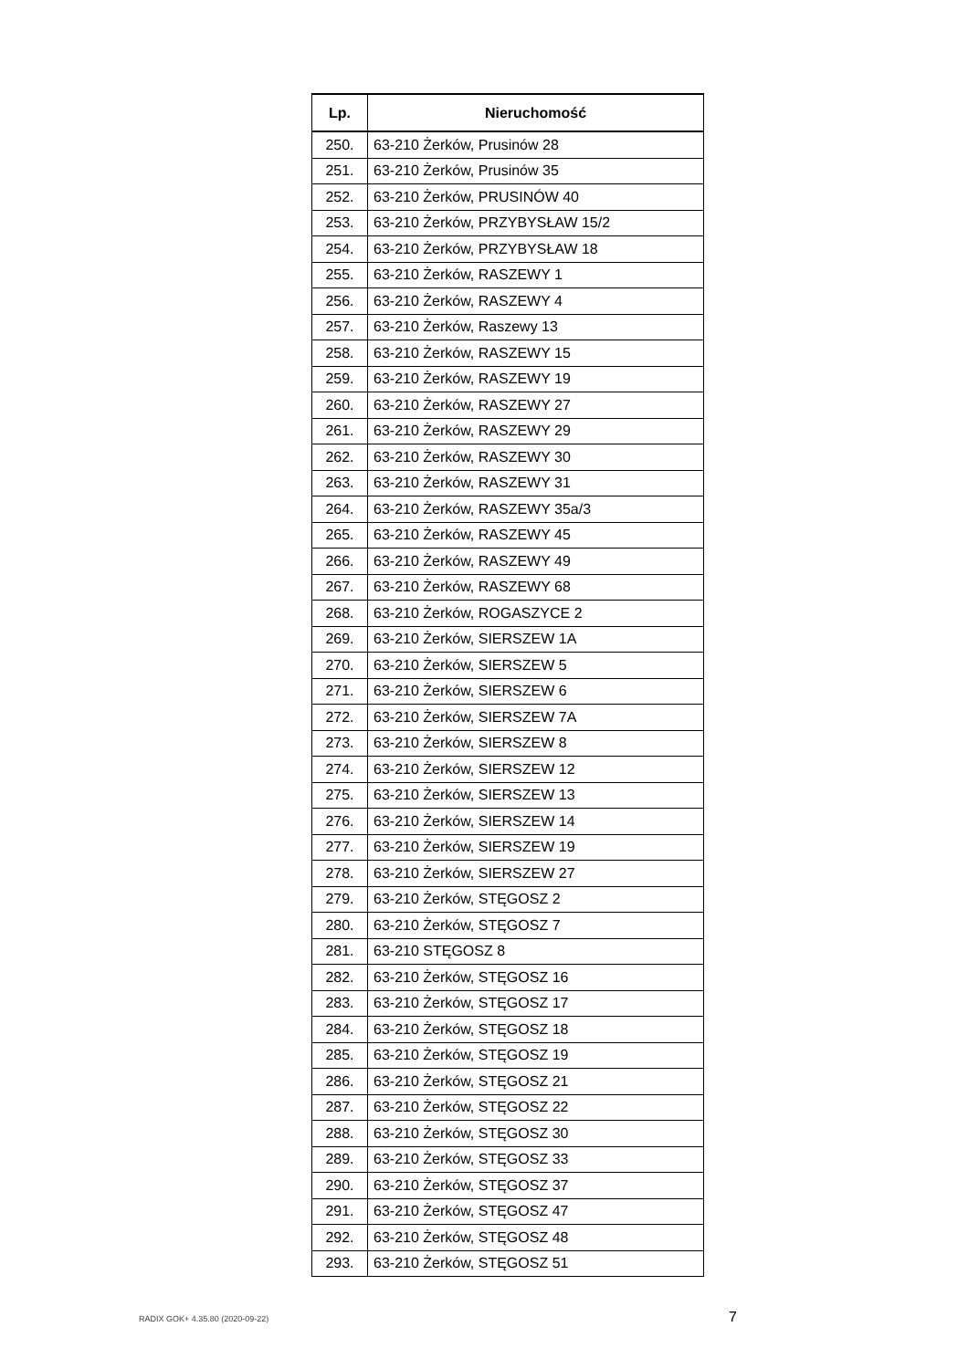| Lp. | Nieruchomość |
| --- | --- |
| 250. | 63-210 Żerków, Prusinów 28 |
| 251. | 63-210 Żerków, Prusinów 35 |
| 252. | 63-210 Żerków, PRUSINÓW 40 |
| 253. | 63-210 Żerków, PRZYBYSŁAW 15/2 |
| 254. | 63-210 Żerków, PRZYBYSŁAW 18 |
| 255. | 63-210 Żerków, RASZEWY 1 |
| 256. | 63-210 Żerków, RASZEWY 4 |
| 257. | 63-210 Żerków, Raszewy 13 |
| 258. | 63-210 Żerków, RASZEWY 15 |
| 259. | 63-210 Żerków, RASZEWY 19 |
| 260. | 63-210 Żerków, RASZEWY 27 |
| 261. | 63-210 Żerków, RASZEWY 29 |
| 262. | 63-210 Żerków, RASZEWY 30 |
| 263. | 63-210 Żerków, RASZEWY 31 |
| 264. | 63-210 Żerków, RASZEWY 35a/3 |
| 265. | 63-210 Żerków, RASZEWY 45 |
| 266. | 63-210 Żerków, RASZEWY 49 |
| 267. | 63-210 Żerków, RASZEWY 68 |
| 268. | 63-210 Żerków, ROGASZYCE 2 |
| 269. | 63-210 Żerków, SIERSZEW 1A |
| 270. | 63-210 Żerków, SIERSZEW 5 |
| 271. | 63-210 Żerków, SIERSZEW 6 |
| 272. | 63-210 Żerków, SIERSZEW 7A |
| 273. | 63-210 Żerków, SIERSZEW 8 |
| 274. | 63-210 Żerków, SIERSZEW 12 |
| 275. | 63-210 Żerków, SIERSZEW 13 |
| 276. | 63-210 Żerków, SIERSZEW 14 |
| 277. | 63-210 Żerków, SIERSZEW 19 |
| 278. | 63-210 Żerków, SIERSZEW 27 |
| 279. | 63-210 Żerków, STĘGOSZ 2 |
| 280. | 63-210 Żerków, STĘGOSZ 7 |
| 281. | 63-210 STĘGOSZ 8 |
| 282. | 63-210 Żerków, STĘGOSZ 16 |
| 283. | 63-210 Żerków, STĘGOSZ 17 |
| 284. | 63-210 Żerków, STĘGOSZ 18 |
| 285. | 63-210 Żerków, STĘGOSZ 19 |
| 286. | 63-210 Żerków, STĘGOSZ 21 |
| 287. | 63-210 Żerków, STĘGOSZ 22 |
| 288. | 63-210 Żerków, STĘGOSZ 30 |
| 289. | 63-210 Żerków, STĘGOSZ 33 |
| 290. | 63-210 Żerków, STĘGOSZ 37 |
| 291. | 63-210 Żerków, STĘGOSZ 47 |
| 292. | 63-210 Żerków, STĘGOSZ 48 |
| 293. | 63-210 Żerków, STĘGOSZ 51 |
RADIX GOK+ 4.35.80 (2020-09-22) 7